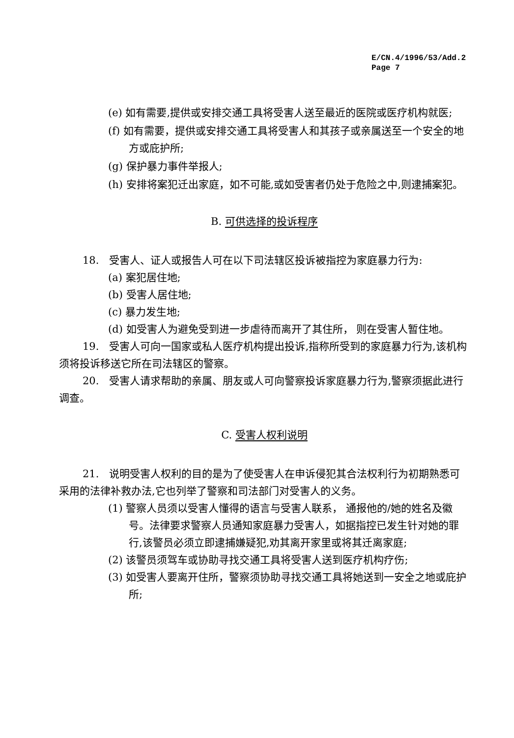E/CN.4/1996/53/Add.2
Page 7
(e) 如有需要,提供或安排交通工具将受害人送至最近的医院或医疗机构就医;
(f) 如有需要，提供或安排交通工具将受害人和其孩子或亲属送至一个安全的地方或庇护所;
(g) 保护暴力事件举报人;
(h) 安排将案犯迁出家庭，如不可能,或如受害者仍处于危险之中,则逮捕案犯。
B. 可供选择的投诉程序
18.　受害人、证人或报告人可在以下司法辖区投诉被指控为家庭暴力行为:
(a) 案犯居住地;
(b) 受害人居住地;
(c) 暴力发生地;
(d) 如受害人为避免受到进一步虐待而离开了其住所， 则在受害人暂住地。
19.　受害人可向一国家或私人医疗机构提出投诉,指称所受到的家庭暴力行为,该机构须将投诉移送它所在司法辖区的警察。
20.　受害人请求帮助的亲属、朋友或人可向警察投诉家庭暴力行为,警察须据此进行调查。
C. 受害人权利说明
21.　说明受害人权利的目的是为了使受害人在申诉侵犯其合法权利行为初期熟悉可采用的法律补救办法,它也列举了警察和司法部门对受害人的义务。
(1) 警察人员须以受害人懂得的语言与受害人联系， 通报他的/她的姓名及徽号。法律要求警察人员通知家庭暴力受害人，如据指控已发生针对她的罪行,该警员必须立即逮捕嫌疑犯,劝其离开家里或将其迁离家庭;
(2) 该警员须驾车或协助寻找交通工具将受害人送到医疗机构疗伤;
(3) 如受害人要离开住所，警察须协助寻找交通工具将她送到一安全之地或庇护所;